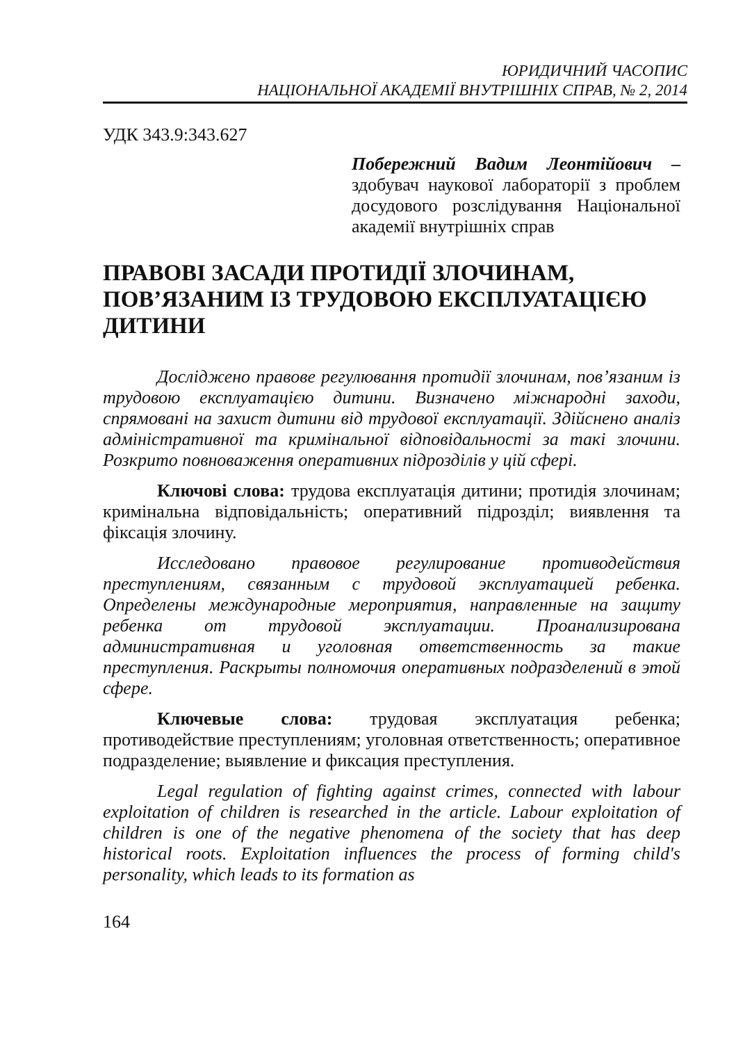ЮРИДИЧНИЙ ЧАСОПИС
НАЦІОНАЛЬНОЇ АКАДЕМІЇ ВНУТРІШНІХ СПРАВ, № 2, 2014
УДК 343.9:343.627
Побережний Вадим Леонтійович – здобувач наукової лабораторії з проблем досудового розслідування Національної академії внутрішніх справ
ПРАВОВІ ЗАСАДИ ПРОТИДІЇ ЗЛОЧИНАМ, ПОВ’ЯЗАНИМ ІЗ ТРУДОВОЮ ЕКСПЛУАТАЦІЄЮ ДИТИНИ
Досліджено правове регулювання протидії злочинам, пов’язаним із трудовою експлуатацією дитини. Визначено міжнародні заходи, спрямовані на захист дитини від трудової експлуатації. Здійснено аналіз адміністративної та кримінальної відповідальності за такі злочини. Розкрито повноваження оперативних підрозділів у цій сфері.
Ключові слова: трудова експлуатація дитини; протидія злочинам; кримінальна відповідальність; оперативний підрозділ; виявлення та фіксація злочину.
Исследовано правовое регулирование противодействия преступлениям, связанным с трудовой эксплуатацией ребенка. Определены международные мероприятия, направленные на защиту ребенка от трудовой эксплуатации. Проанализирована административная и уголовная ответственность за такие преступления. Раскрыты полномочия оперативных подразделений в этой сфере.
Ключевые слова: трудовая эксплуатация ребенка; противодействие преступлениям; уголовная ответственность; оперативное подразделение; выявление и фиксация преступления.
Legal regulation of fighting against crimes, connected with labour exploitation of children is researched in the article. Labour exploitation of children is one of the negative phenomena of the society that has deep historical roots. Exploitation influences the process of forming child's personality, which leads to its formation as
164